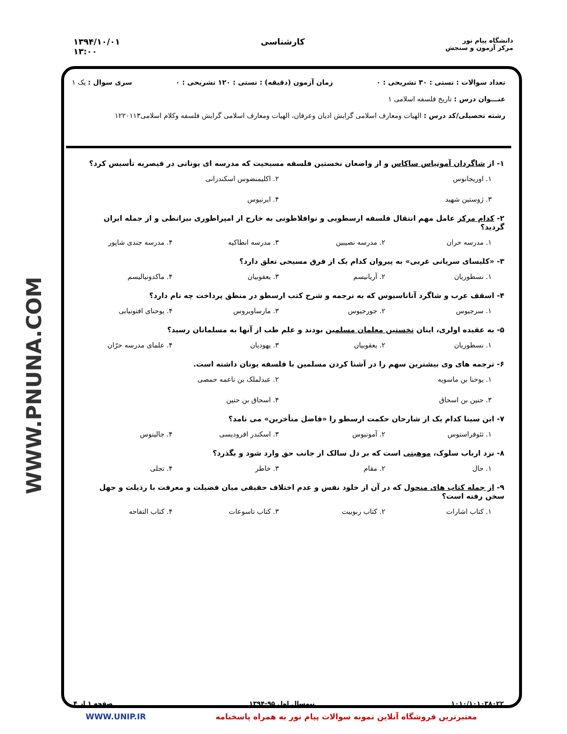۱۳۹۴/۱۰/۰۱
۱۳:۰۰
کارشناسی
دانشگاه پیام نور
مرکز آزمون و سنجش
WWW.PNUNA.COM
تعداد سوالات : تستی : ۳۰ تشریحی : ۰ زمان آزمون (دقیقه) : تستی : ۱۲۰ تشریحی : ۰ سری سوال : یک ۱
عنـــوان درس : تاریخ فلسفه اسلامی ۱
رشته تحصیلی/کد درس : الهیات ومعارف اسلامی گرایش ادیان وعرفان، الهیات ومعارف اسلامی گرایش فلسفه وکلام اسلامی۱۲۲۰۱۱۳
۱- از شاگردان آمونیاس ساکاس و از واضعان نخستین فلسفه مسیحیت که مدرسه ای یونانی در قیصریه تأسیس کرد؟
۱. اوریجانوس ۲. اکلیمنضوس اسکندرانی ۳. ژوستین شهید ۴. ایرنیوس
۲- کدام مرکز عامل مهم انتقال فلسفه ارسطویی و نوافلاطونی به خارج از امپراطوری بیزانطی و از جمله ایران گردید؟
۱. مدرسه حران ۲. مدرسه نصیبین ۳. مدرسه انطاکیه ۴. مدرسه جندی شاپور
۳- «کلیسای سریانی غربی» به پیروان کدام یک از فرق مسیحی تعلق دارد؟
۱. نسطوریان ۲. آریانیسم ۳. یعقوبیان ۴. ماکدونیالیسم
۴- اسقف عرب و شاگرد آتاناسیوس که به ترجمه و شرح کتب ارسطو در منطق پرداخت چه نام دارد؟
۱. سرجیوس ۲. جورجیوس ۳. مارساویروس ۴. یوحنای افتونیابی
۵- به عقیده اولری، اینان نخستین معلمان مسلمین بودند و علم طب از آنها به مسلمانان رسید؟
۱. نسطوریان ۲. یعقوبیان ۳. یهودیان ۴. علمای مدرسه حرّان
۶- ترجمه های وی بیشترین سهم را در آشنا کردن مسلمین با فلسفه یونان داشته است.
۱. یوحنا بن ماسویه ۲. عبدلملک بن ناعمه حمصی ۳. حنین بن اسحاق ۴. اسحاق بن حنین
۷- ابن سینا کدام یک از شارحان حکمت ارسطو را «فاضل متأخرین» می نامد؟
۱. ثئوفراستوس ۲. آمونیوس ۳. اسکندر افرودیسی ۴. جالینوس
۸- نزد ارباب سلوک، موهبتی است که بر دل سالک از جانب حق وارد شود و بگذرد؟
۱. حال ۲. مقام ۳. خاطر ۴. تجلی
۹- از جمله کتاب های منحول که در آن از خلود نفس و عدم اختلاف حقیقی میان فضیلت و معرفت با رذیلت و جهل سخن رفته است؟
۱. کتاب اشارات ۲. کتاب ربوبیت ۳. کتاب تاسوعات ۴. کتاب التفاحه
۱۰۱۰/۱۰۱۰۳۸۰۲۲ نیمسال اول ۹۵-۱۳۹۴ صفحه ۱ از ۴
معتبرترین فروشگاه آنلاین نمونه سوالات پیام نور به همراه پاسخنامه WWW.UNIP.IR